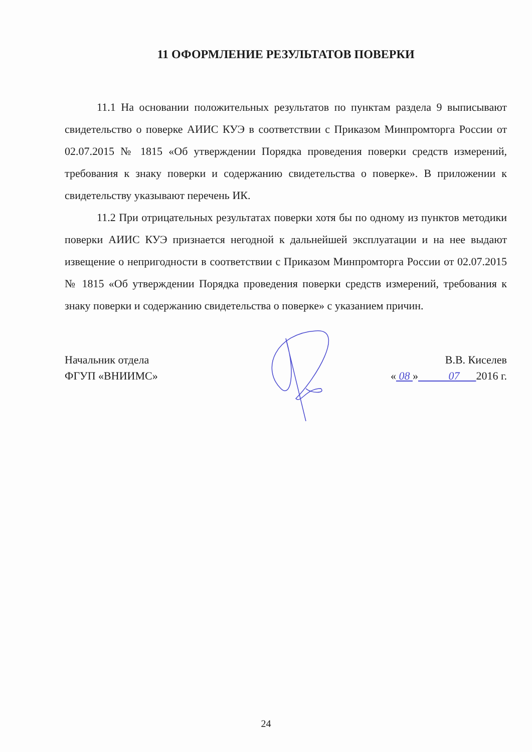11 ОФОРМЛЕНИЕ РЕЗУЛЬТАТОВ ПОВЕРКИ
11.1 На основании положительных результатов по пунктам раздела 9 выписывают свидетельство о поверке АИИС КУЭ в соответствии с Приказом Минпромторга России от 02.07.2015 № 1815 «Об утверждении Порядка проведения поверки средств измерений, требования к знаку поверки и содержанию свидетельства о поверке». В приложении к свидетельству указывают перечень ИК.
11.2 При отрицательных результатах поверки хотя бы по одному из пунктов методики поверки АИИС КУЭ признается негодной к дальнейшей эксплуатации и на нее выдают извещение о непригодности в соответствии с Приказом Минпромторга России от 02.07.2015 № 1815 «Об утверждении Порядка проведения поверки средств измерений, требования к знаку поверки и содержанию свидетельства о поверке» с указанием причин.
Начальник отдела
ФГУП «ВНИИМС»
В.В. Киселев
« 08 » 07 2016 г.
24